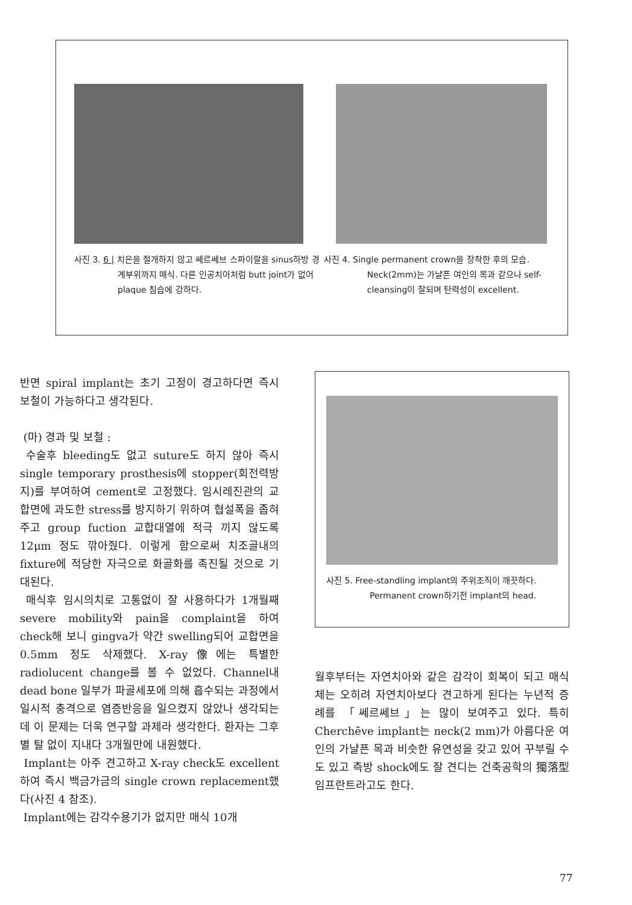사진 3. 6 | 치은을 절개하지 않고 쎄르쎄브 스파이랄을 sinus하방 경계부위까지 매식. 다른 인공치아처럼 butt joint가 없어 plaque 침습에 강하다.
사진 4. Single permanent crown을 장착한 후의 모습. Neck(2mm)는 가냘픈 여인의 목과 같으나 self-cleansing이 잘되며 탄력성이 excellent.
반면 spiral implant는 초기 고정이 경고하다면 즉시 보철이 가능하다고 생각된다.
(마) 경과 및 보철 :
수술후 bleeding도 없고 suture도 하지 않아 즉시 single temporary prosthesis에 stopper(회전력방지)를 부여하여 cement로 고정했다. 임시레진관의 교합면에 과도한 stress를 방지하기 위하여 협설폭을 좁혀주고 group fuction 교합대열에 적극 끼지 않도록 12μm 정도 깎아줬다. 이렇게 함으로써 치조골내의 fixture에 적당한 자극으로 화골화를 촉진될 것으로 기대된다.
매식후 임시의치로 고통없이 잘 사용하다가 1개월째 severe mobility와 pain을 complaint을 하여 check해 보니 gingva가 약간 swelling되어 교합면을 0.5mm 정도 삭제했다. X-ray像에는 특별한 radiolucent change를 볼 수 없었다. Channel내dead bone 일부가 파골세포에 의해 흡수되는 과정에서 일시적 충격으로 염증반응을 일으켰지 않았나 생각되는데 이 문제는 더욱 연구할 과제라 생각한다. 환자는 그후 별 탈 없이 지내다 3개월만에 내원했다.
Implant는 아주 견고하고 X-ray check도 excellent하여 즉시 백금가금의 single crown replacement했다(사진 4 참조).
Implant에는 감각수용기가 없지만 매식 10개
사진 5. Free-standling implant의 주위조직이 깨끗하다. Permanent crown하기전 implant의 head.
월후부터는 자연치아와 같은 감각이 회복이 되고 매식체는 오히려 자연치아보다 견고하게 된다는 누년적 증례를 「쎄르쎄브」는 많이 보여주고 있다. 특히 Cherchēve implant는 neck(2 mm)가 아름다운 여인의 가냘픈 목과 비슷한 유연성을 갖고 있어 꾸부릴 수도 있고 측방 shock에도 잘 견디는 건축공학의 獨落型 임프란트라고도 한다.
77